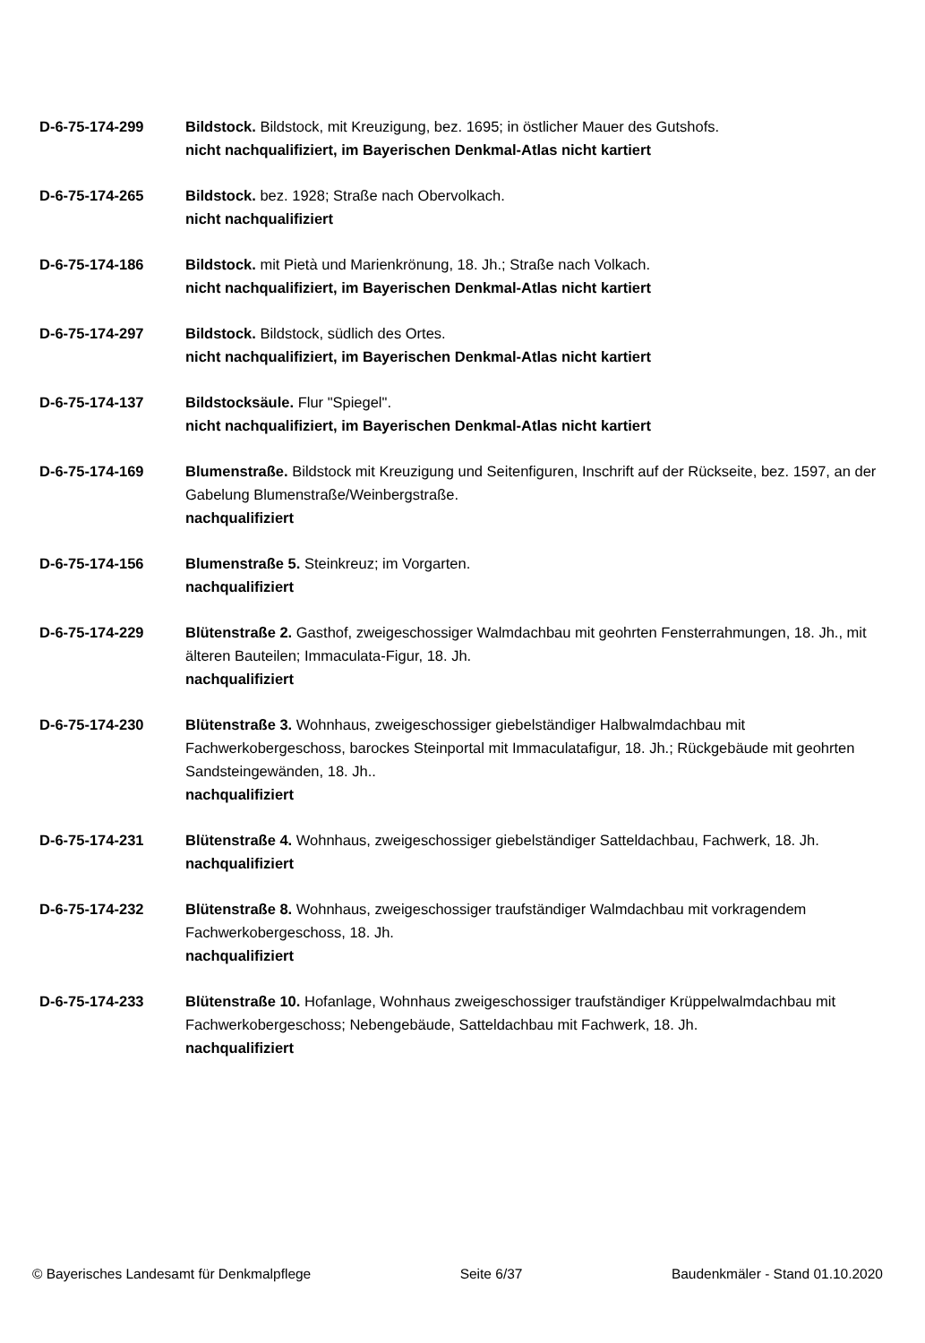D-6-75-174-299 Bildstock. Bildstock, mit Kreuzigung, bez. 1695; in östlicher Mauer des Gutshofs.
nicht nachqualifiziert, im Bayerischen Denkmal-Atlas nicht kartiert
D-6-75-174-265 Bildstock. bez. 1928; Straße nach Obervolkach.
nicht nachqualifiziert
D-6-75-174-186 Bildstock. mit Pietà und Marienkrönung, 18. Jh.; Straße nach Volkach.
nicht nachqualifiziert, im Bayerischen Denkmal-Atlas nicht kartiert
D-6-75-174-297 Bildstock. Bildstock, südlich des Ortes.
nicht nachqualifiziert, im Bayerischen Denkmal-Atlas nicht kartiert
D-6-75-174-137 Bildstocksäule. Flur "Spiegel".
nicht nachqualifiziert, im Bayerischen Denkmal-Atlas nicht kartiert
D-6-75-174-169 Blumenstraße. Bildstock mit Kreuzigung und Seitenfiguren, Inschrift auf der Rückseite, bez. 1597, an der Gabelung Blumenstraße/Weinbergstraße.
nachqualifiziert
D-6-75-174-156 Blumenstraße 5. Steinkreuz; im Vorgarten.
nachqualifiziert
D-6-75-174-229 Blütenstraße 2. Gasthof, zweigeschossiger Walmdachbau mit geohrten Fensterrahmungen, 18. Jh., mit älteren Bauteilen; Immaculata-Figur, 18. Jh.
nachqualifiziert
D-6-75-174-230 Blütenstraße 3. Wohnhaus, zweigeschossiger giebelständiger Halbwalmdachbau mit Fachwerkobergeschoss, barockes Steinportal mit Immaculatafigur, 18. Jh.; Rückgebäude mit geohrten Sandsteingewänden, 18. Jh..
nachqualifiziert
D-6-75-174-231 Blütenstraße 4. Wohnhaus, zweigeschossiger giebelständiger Satteldachbau, Fachwerk, 18. Jh.
nachqualifiziert
D-6-75-174-232 Blütenstraße 8. Wohnhaus, zweigeschossiger traufständiger Walmdachbau mit vorkragendem Fachwerkobergeschoss, 18. Jh.
nachqualifiziert
D-6-75-174-233 Blütenstraße 10. Hofanlage, Wohnhaus zweigeschossiger traufständiger Krüppelwalmdachbau mit Fachwerkobergeschoss; Nebengebäude, Satteldachbau mit Fachwerk, 18. Jh.
nachqualifiziert
© Bayerisches Landesamt für Denkmalpflege Seite 6/37 Baudenkmäler - Stand 01.10.2020